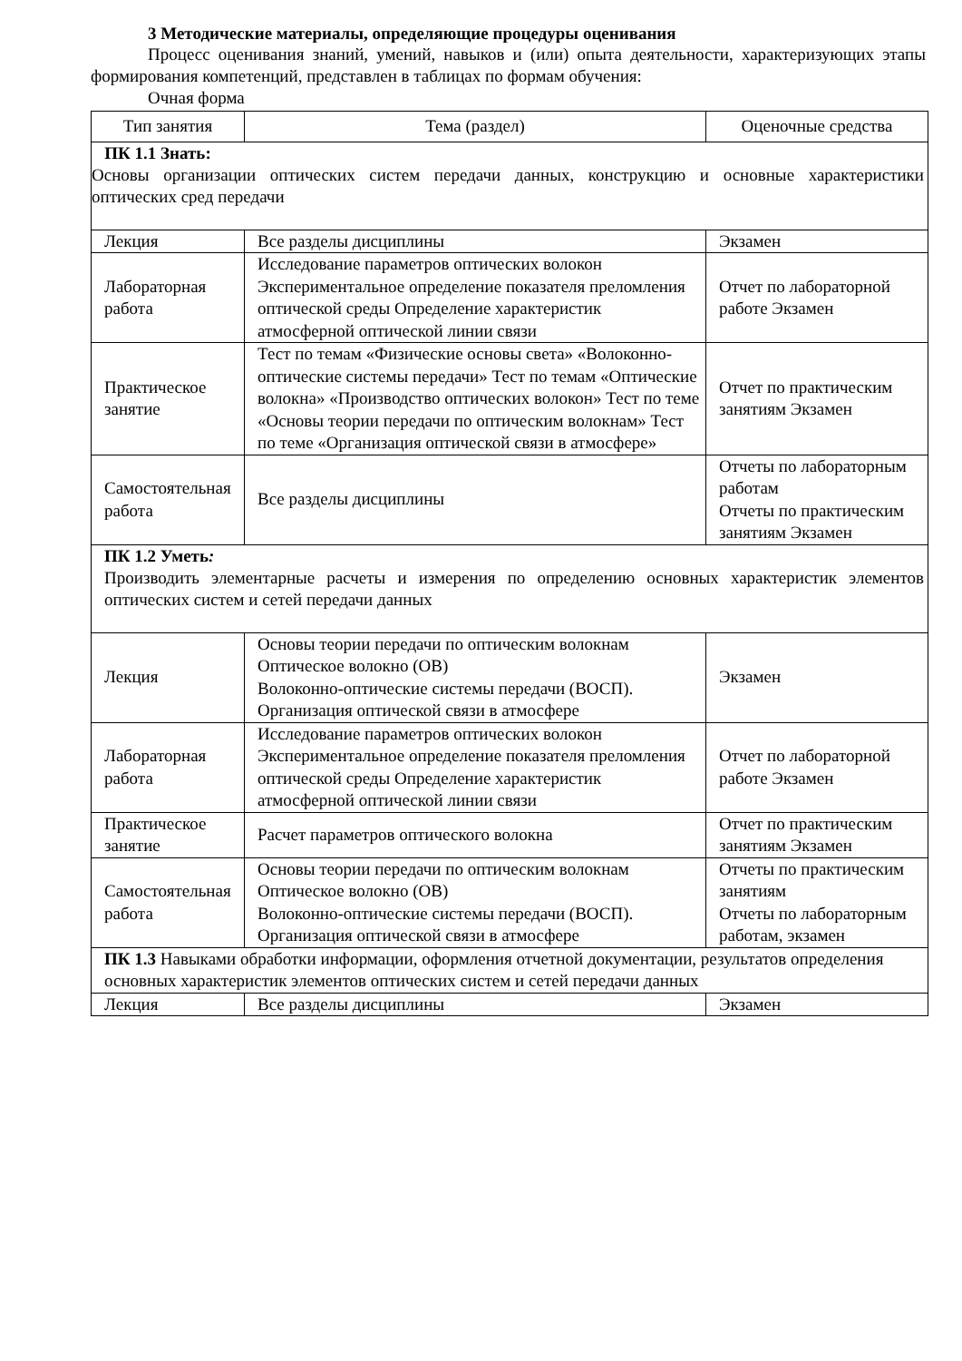3 Методические материалы, определяющие процедуры оценивания
Процесс оценивания знаний, умений, навыков и (или) опыта деятельности, характеризующих этапы формирования компетенций, представлен в таблицах по формам обучения:
Очная форма
| Тип занятия | Тема (раздел) | Оценочные средства |
| --- | --- | --- |
| ПК 1.1 Знать: Основы организации оптических систем передачи данных, конструкцию и основные характеристики оптических сред передачи | | |
| Лекция | Все разделы дисциплины | Экзамен |
| Лабораторная работа | Исследование параметров оптических волокон Экспериментальное определение показателя преломления оптической среды Определение характеристик атмосферной оптической линии связи | Отчет по лабораторной работе Экзамен |
| Практическое занятие | Тест по темам «Физические основы света» «Волоконно-оптические системы передачи» Тест по темам «Оптические волокна» «Производство оптических волокон» Тест по теме «Основы теории передачи по оптическим волокнам» Тест по теме «Организация оптической связи в атмосфере» | Отчет по практическим занятиям Экзамен |
| Самостоятельная работа | Все разделы дисциплины | Отчеты по лабораторным работам Отчеты по практическим занятиям Экзамен |
| ПК 1.2 Уметь : Производить элементарные расчеты и измерения по определению основных характеристик элементов оптических систем и сетей передачи данных | | |
| Лекция | Основы теории передачи по оптическим волокнам Оптическое волокно (ОВ) Волоконно-оптические системы передачи (ВОСП). Организация оптической связи в атмосфере | Экзамен |
| Лабораторная работа | Исследование параметров оптических волокон Экспериментальное определение показателя преломления оптической среды Определение характеристик атмосферной оптической линии связи | Отчет по лабораторной работе Экзамен |
| Практическое занятие | Расчет параметров оптического волокна | Отчет по практическим занятиям Экзамен |
| Самостоятельная работа | Основы теории передачи по оптическим волокнам Оптическое волокно (ОВ) Волоконно-оптические системы передачи (ВОСП). Организация оптической связи в атмосфере | Отчеты по практическим занятиям Отчеты по лабораторным работам, экзамен |
| ПК 1.3 Навыками обработки информации, оформления отчетной документации, результатов определения основных характеристик элементов оптических систем и сетей передачи данных | | |
| Лекция | Все разделы дисциплины | Экзамен |